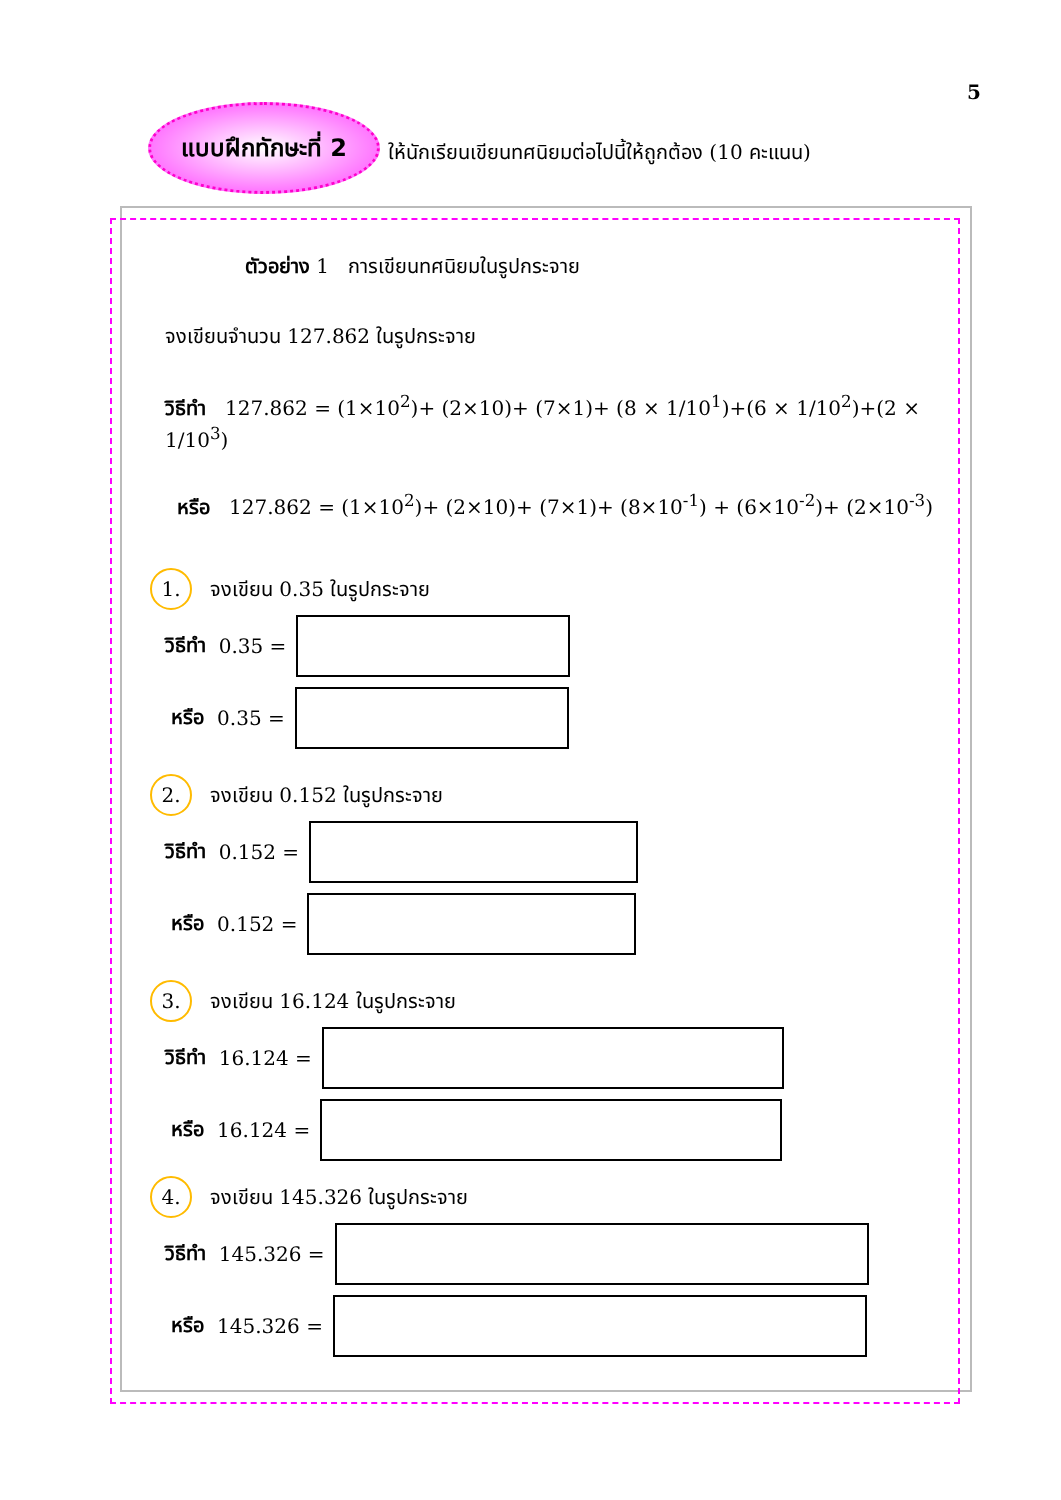5
แบบฝึกทักษะที่ 2
ให้นักเรียนเขียนทศนิยมต่อไปนี้ให้ถูกต้อง (10 คะแนน)
ตัวอย่าง 1 การเขียนทศนิยมในรูปกระจาย
จงเขียนจำนวน 127.862 ในรูปกระจาย
วิธีทำ 127.862 = (1×10<sup>2</sup>)+ (2×10)+ (7×1)+ (8 × 1/10<sup>1</sup>)+(6 × 1/10<sup>2</sup>)+(2 × 1/10<sup>3</sup>)
หรือ 127.862 = (1×10<sup>2</sup>)+ (2×10)+ (7×1)+ (8×10<sup>-1</sup>) + (6×10<sup>-2</sup>)+ (2×10<sup>-3</sup>)
1. จงเขียน 0.35 ในรูปกระจาย
วิธีทำ 0.35 =
หรือ 0.35 =
2. จงเขียน 0.152 ในรูปกระจาย
วิธีทำ 0.152 =
หรือ 0.152 =
3. จงเขียน 16.124 ในรูปกระจาย
วิธีทำ 16.124 =
หรือ 16.124 =
4. จงเขียน 145.326 ในรูปกระจาย
วิธีทำ 145.326 =
หรือ 145.326 =